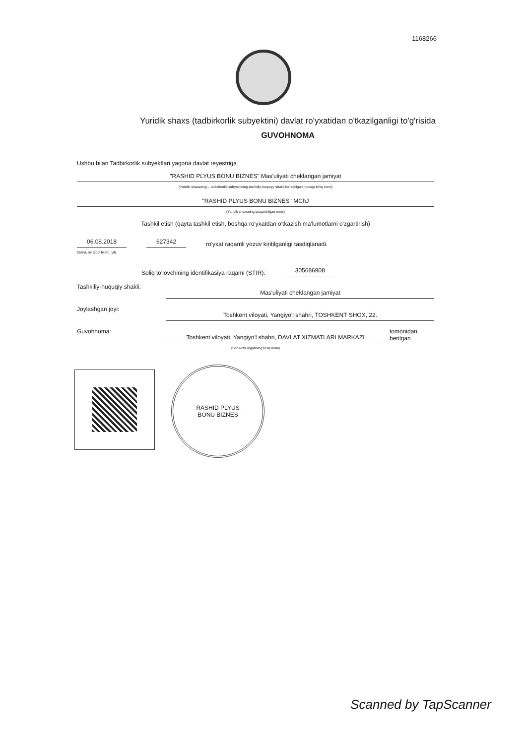1168266
Yuridik shaxs (tadbirkorlik subyektini) davlat ro'yxatidan o'tkazilganligi to'g'risida
GUVOHNOMA
Ushbu bilan Tadbirkorlik subyektlari yagona davlat reyestriga
"RASHID PLYUS BONU BIZNES" Mas'uliyati cheklangan jamiyat
(Yuridik shaxsning – tadbirkorlik subyektining tashkiliy-huquqiy shakli ko'rsatilgan holdagi to'liq nomi)
"RASHID PLYUS BONU BIZNES" MChJ
(Yuridik shaxsning qisqartirilgan nomi)
Tashkil etish (qayta tashkil etish, boshqa ro'yxatdan o'tkazish ma'lumotlarni o'zgartirish)
06.08.2018
627342
ro'yxat raqamli yozuv kiritilganligi tasdiqlanadi.
(Sana, oy (so'z bilan), yil)
Soliq to'lovchining identifikasiya raqami (STIR):
305686908
Tashkiliy-huquqiy shakli:
Mas'uliyati cheklangan jamiyat
Joylashgan joyi:
Toshkent viloyati, Yangiyo'l shahri, TOSHKENT SHOX, 22.
Guvohnoma:
Toshkent viloyati, Yangiyo'l shahri, DAVLAT XIZMATLARI MARKAZI
tomonidan berilgan
(Beruvchi organning to'liq nomi)
RASHID PLYUS
BONU BIZNES
Scanned by TapScanner